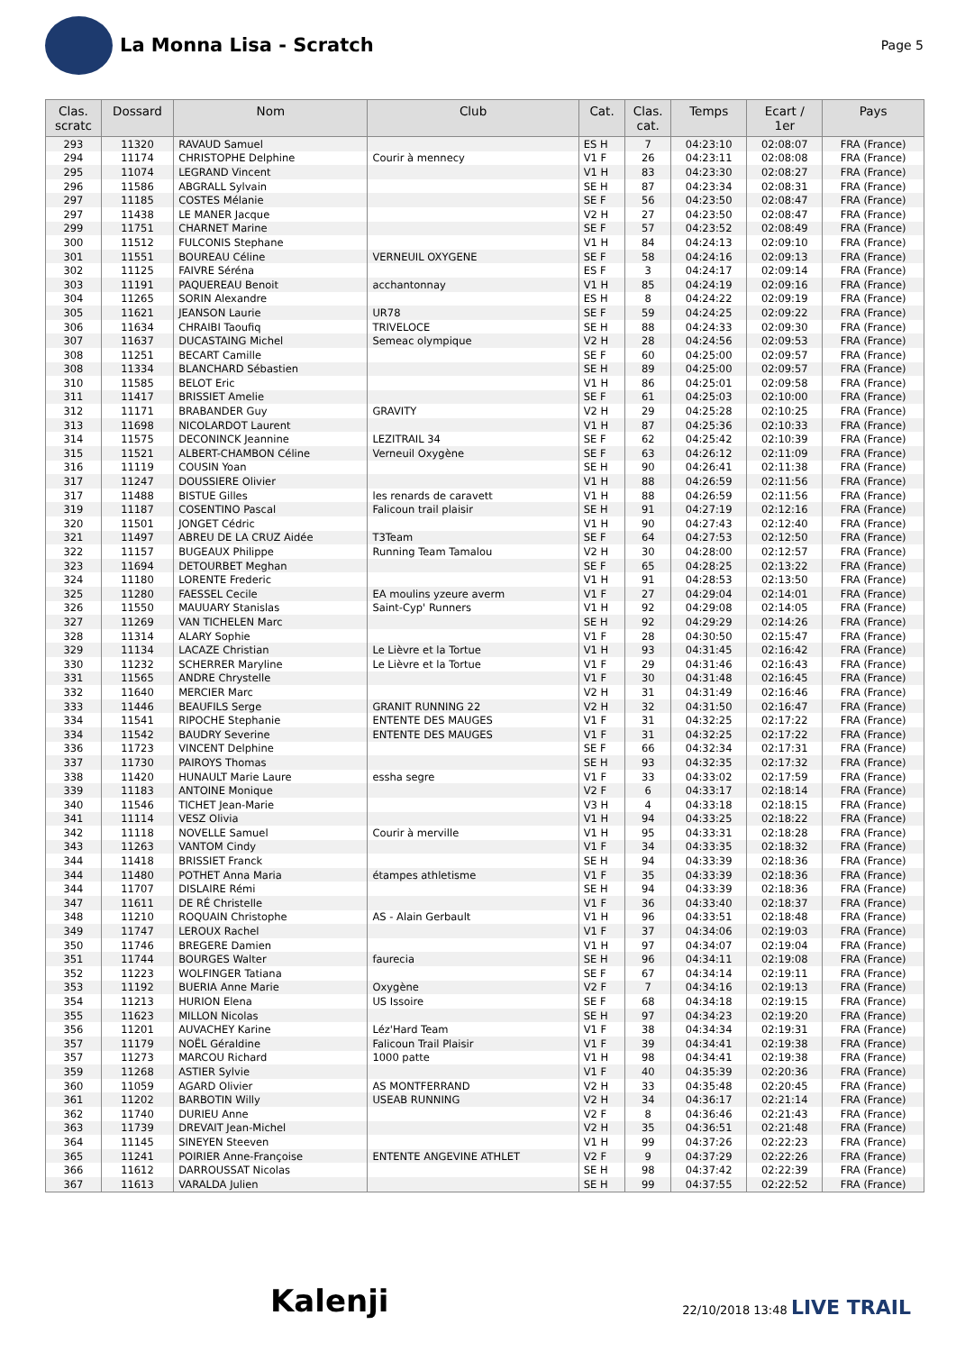La Monna Lisa - Scratch
Page 5
| Clas. scratc | Dossard | Nom | Club | Cat. | Clas. cat. | Temps | Ecart / 1er | Pays |
| --- | --- | --- | --- | --- | --- | --- | --- | --- |
| 293 | 11320 | RAVAUD Samuel | | ES H | 7 | 04:23:10 | 02:08:07 | FRA (France) |
| 294 | 11174 | CHRISTOPHE Delphine | Courir à mennecy | V1 F | 26 | 04:23:11 | 02:08:08 | FRA (France) |
| 295 | 11074 | LEGRAND Vincent | | V1 H | 83 | 04:23:30 | 02:08:27 | FRA (France) |
| 296 | 11586 | ABGRALL Sylvain | | SE H | 87 | 04:23:34 | 02:08:31 | FRA (France) |
| 297 | 11185 | COSTES Mélanie | | SE F | 56 | 04:23:50 | 02:08:47 | FRA (France) |
| 297 | 11438 | LE MANER Jacque | | V2 H | 27 | 04:23:50 | 02:08:47 | FRA (France) |
| 299 | 11751 | CHARNET Marine | | SE F | 57 | 04:23:52 | 02:08:49 | FRA (France) |
| 300 | 11512 | FULCONIS Stephane | | V1 H | 84 | 04:24:13 | 02:09:10 | FRA (France) |
| 301 | 11551 | BOUREAU Céline | VERNEUIL OXYGENE | SE F | 58 | 04:24:16 | 02:09:13 | FRA (France) |
| 302 | 11125 | FAIVRE Séréna | | ES F | 3 | 04:24:17 | 02:09:14 | FRA (France) |
| 303 | 11191 | PAQUEREAU Benoit | acchantonnay | V1 H | 85 | 04:24:19 | 02:09:16 | FRA (France) |
| 304 | 11265 | SORIN Alexandre | | ES H | 8 | 04:24:22 | 02:09:19 | FRA (France) |
| 305 | 11621 | JEANSON Laurie | UR78 | SE F | 59 | 04:24:25 | 02:09:22 | FRA (France) |
| 306 | 11634 | CHRAIBI Taoufiq | TRIVELOCE | SE H | 88 | 04:24:33 | 02:09:30 | FRA (France) |
| 307 | 11637 | DUCASTAING Michel | Semeac olympique | V2 H | 28 | 04:24:56 | 02:09:53 | FRA (France) |
| 308 | 11251 | BECART Camille | | SE F | 60 | 04:25:00 | 02:09:57 | FRA (France) |
| 308 | 11334 | BLANCHARD Sébastien | | SE H | 89 | 04:25:00 | 02:09:57 | FRA (France) |
| 310 | 11585 | BELOT Eric | | V1 H | 86 | 04:25:01 | 02:09:58 | FRA (France) |
| 311 | 11417 | BRISSIET Amelie | | SE F | 61 | 04:25:03 | 02:10:00 | FRA (France) |
| 312 | 11171 | BRABANDER Guy | GRAVITY | V2 H | 29 | 04:25:28 | 02:10:25 | FRA (France) |
| 313 | 11698 | NICOLARDOT Laurent | | V1 H | 87 | 04:25:36 | 02:10:33 | FRA (France) |
| 314 | 11575 | DECONINCK Jeannine | LEZITRAIL 34 | SE F | 62 | 04:25:42 | 02:10:39 | FRA (France) |
| 315 | 11521 | ALBERT-CHAMBON Céline | Verneuil Oxygène | SE F | 63 | 04:26:12 | 02:11:09 | FRA (France) |
| 316 | 11119 | COUSIN Yoan | | SE H | 90 | 04:26:41 | 02:11:38 | FRA (France) |
| 317 | 11247 | DOUSSIERE Olivier | | V1 H | 88 | 04:26:59 | 02:11:56 | FRA (France) |
| 317 | 11488 | BISTUE Gilles | les renards de caravett | V1 H | 88 | 04:26:59 | 02:11:56 | FRA (France) |
| 319 | 11187 | COSENTINO Pascal | Falicoun trail plaisir | SE H | 91 | 04:27:19 | 02:12:16 | FRA (France) |
| 320 | 11501 | JONGET Cédric | | V1 H | 90 | 04:27:43 | 02:12:40 | FRA (France) |
| 321 | 11497 | ABREU DE LA CRUZ Aidée | T3Team | SE F | 64 | 04:27:53 | 02:12:50 | FRA (France) |
| 322 | 11157 | BUGEAUX Philippe | Running Team Tamalou | V2 H | 30 | 04:28:00 | 02:12:57 | FRA (France) |
| 323 | 11694 | DETOURBET Meghan | | SE F | 65 | 04:28:25 | 02:13:22 | FRA (France) |
| 324 | 11180 | LORENTE Frederic | | V1 H | 91 | 04:28:53 | 02:13:50 | FRA (France) |
| 325 | 11280 | FAESSEL Cecile | EA moulins yzeure averm | V1 F | 27 | 04:29:04 | 02:14:01 | FRA (France) |
| 326 | 11550 | MAUUARY Stanislas | Saint-Cyp' Runners | V1 H | 92 | 04:29:08 | 02:14:05 | FRA (France) |
| 327 | 11269 | VAN TICHELEN Marc | | SE H | 92 | 04:29:29 | 02:14:26 | FRA (France) |
| 328 | 11314 | ALARY Sophie | | V1 F | 28 | 04:30:50 | 02:15:47 | FRA (France) |
| 329 | 11134 | LACAZE Christian | Le Lièvre et la Tortue | V1 H | 93 | 04:31:45 | 02:16:42 | FRA (France) |
| 330 | 11232 | SCHERRER Maryline | Le Lièvre et la Tortue | V1 F | 29 | 04:31:46 | 02:16:43 | FRA (France) |
| 331 | 11565 | ANDRE Chrystelle | | V1 F | 30 | 04:31:48 | 02:16:45 | FRA (France) |
| 332 | 11640 | MERCIER Marc | | V2 H | 31 | 04:31:49 | 02:16:46 | FRA (France) |
| 333 | 11446 | BEAUFILS Serge | GRANIT RUNNING 22 | V2 H | 32 | 04:31:50 | 02:16:47 | FRA (France) |
| 334 | 11541 | RIPOCHE Stephanie | ENTENTE DES MAUGES | V1 F | 31 | 04:32:25 | 02:17:22 | FRA (France) |
| 334 | 11542 | BAUDRY Severine | ENTENTE DES MAUGES | V1 F | 31 | 04:32:25 | 02:17:22 | FRA (France) |
| 336 | 11723 | VINCENT Delphine | | SE F | 66 | 04:32:34 | 02:17:31 | FRA (France) |
| 337 | 11730 | PAIROYS Thomas | | SE H | 93 | 04:32:35 | 02:17:32 | FRA (France) |
| 338 | 11420 | HUNAULT Marie Laure | essha segre | V1 F | 33 | 04:33:02 | 02:17:59 | FRA (France) |
| 339 | 11183 | ANTOINE Monique | | V2 F | 6 | 04:33:17 | 02:18:14 | FRA (France) |
| 340 | 11546 | TICHET Jean-Marie | | V3 H | 4 | 04:33:18 | 02:18:15 | FRA (France) |
| 341 | 11114 | VESZ Olivia | | V1 H | 94 | 04:33:25 | 02:18:22 | FRA (France) |
| 342 | 11118 | NOVELLE Samuel | Courir à merville | V1 H | 95 | 04:33:31 | 02:18:28 | FRA (France) |
| 343 | 11263 | VANTOM Cindy | | V1 F | 34 | 04:33:35 | 02:18:32 | FRA (France) |
| 344 | 11418 | BRISSIET Franck | | SE H | 94 | 04:33:39 | 02:18:36 | FRA (France) |
| 344 | 11480 | POTHET Anna Maria | étampes athletisme | V1 F | 35 | 04:33:39 | 02:18:36 | FRA (France) |
| 344 | 11707 | DISLAIRE Rémi | | SE H | 94 | 04:33:39 | 02:18:36 | FRA (France) |
| 347 | 11611 | DE RÉ Christelle | | V1 F | 36 | 04:33:40 | 02:18:37 | FRA (France) |
| 348 | 11210 | ROQUAIN Christophe | AS - Alain Gerbault | V1 H | 96 | 04:33:51 | 02:18:48 | FRA (France) |
| 349 | 11747 | LEROUX Rachel | | V1 F | 37 | 04:34:06 | 02:19:03 | FRA (France) |
| 350 | 11746 | BREGERE Damien | | V1 H | 97 | 04:34:07 | 02:19:04 | FRA (France) |
| 351 | 11744 | BOURGES Walter | faurecia | SE H | 96 | 04:34:11 | 02:19:08 | FRA (France) |
| 352 | 11223 | WOLFINGER Tatiana | | SE F | 67 | 04:34:14 | 02:19:11 | FRA (France) |
| 353 | 11192 | BUERIA Anne Marie | Oxygène | V2 F | 7 | 04:34:16 | 02:19:13 | FRA (France) |
| 354 | 11213 | HURION Elena | US Issoire | SE F | 68 | 04:34:18 | 02:19:15 | FRA (France) |
| 355 | 11623 | MILLON Nicolas | | SE H | 97 | 04:34:23 | 02:19:20 | FRA (France) |
| 356 | 11201 | AUVACHEY Karine | Léz'Hard Team | V1 F | 38 | 04:34:34 | 02:19:31 | FRA (France) |
| 357 | 11179 | NOËL Géraldine | Falicoun Trail Plaisir | V1 F | 39 | 04:34:41 | 02:19:38 | FRA (France) |
| 357 | 11273 | MARCOU Richard | 1000 patte | V1 H | 98 | 04:34:41 | 02:19:38 | FRA (France) |
| 359 | 11268 | ASTIER Sylvie | | V1 F | 40 | 04:35:39 | 02:20:36 | FRA (France) |
| 360 | 11059 | AGARD Olivier | AS MONTFERRAND | V2 H | 33 | 04:35:48 | 02:20:45 | FRA (France) |
| 361 | 11202 | BARBOTIN Willy | USEAB RUNNING | V2 H | 34 | 04:36:17 | 02:21:14 | FRA (France) |
| 362 | 11740 | DURIEU Anne | | V2 F | 8 | 04:36:46 | 02:21:43 | FRA (France) |
| 363 | 11739 | DREVAIT Jean-Michel | | V2 H | 35 | 04:36:51 | 02:21:48 | FRA (France) |
| 364 | 11145 | SINEYEN Steeven | | V1 H | 99 | 04:37:26 | 02:22:23 | FRA (France) |
| 365 | 11241 | POIRIER Anne-Françoise | ENTENTE ANGEVINE ATHLET | V2 F | 9 | 04:37:29 | 02:22:26 | FRA (France) |
| 366 | 11612 | DARROUSSAT Nicolas | | SE H | 98 | 04:37:42 | 02:22:39 | FRA (France) |
| 367 | 11613 | VARALDA Julien | | SE H | 99 | 04:37:55 | 02:22:52 | FRA (France) |
Kalenji
22/10/2018 13:48 LIVE TRAIL